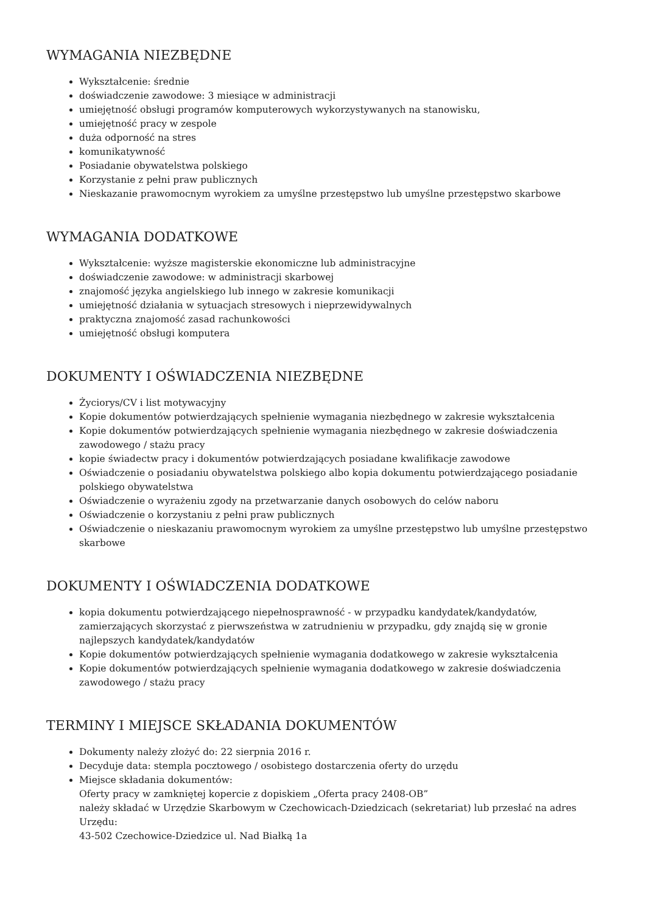WYMAGANIA NIEZBĘDNE
Wykształcenie: średnie
doświadczenie zawodowe: 3 miesiące w administracji
umiejętność obsługi programów komputerowych wykorzystywanych na stanowisku,
umiejętność pracy w zespole
duża odporność na stres
komunikatywność
Posiadanie obywatelstwa polskiego
Korzystanie z pełni praw publicznych
Nieskazanie prawomocnym wyrokiem za umyślne przestępstwo lub umyślne przestępstwo skarbowe
WYMAGANIA DODATKOWE
Wykształcenie: wyższe magisterskie ekonomiczne lub administracyjne
doświadczenie zawodowe: w administracji skarbowej
znajomość języka angielskiego lub innego w zakresie komunikacji
umiejętność działania w sytuacjach stresowych i nieprzewidywalnych
praktyczna znajomość zasad rachunkowości
umiejętność obsługi komputera
DOKUMENTY I OŚWIADCZENIA NIEZBĘDNE
Życiorys/CV i list motywacyjny
Kopie dokumentów potwierdzających spełnienie wymagania niezbędnego w zakresie wykształcenia
Kopie dokumentów potwierdzających spełnienie wymagania niezbędnego w zakresie doświadczenia zawodowego / stażu pracy
kopie świadectw pracy i dokumentów potwierdzających posiadane kwalifikacje zawodowe
Oświadczenie o posiadaniu obywatelstwa polskiego albo kopia dokumentu potwierdzającego posiadanie polskiego obywatelstwa
Oświadczenie o wyrażeniu zgody na przetwarzanie danych osobowych do celów naboru
Oświadczenie o korzystaniu z pełni praw publicznych
Oświadczenie o nieskazaniu prawomocnym wyrokiem za umyślne przestępstwo lub umyślne przestępstwo skarbowe
DOKUMENTY I OŚWIADCZENIA DODATKOWE
kopia dokumentu potwierdzającego niepełnosprawność - w przypadku kandydatek/kandydatów, zamierzających skorzystać z pierwszeństwa w zatrudnieniu w przypadku, gdy znajdą się w gronie najlepszych kandydatek/kandydatów
Kopie dokumentów potwierdzających spełnienie wymagania dodatkowego w zakresie wykształcenia
Kopie dokumentów potwierdzających spełnienie wymagania dodatkowego w zakresie doświadczenia zawodowego / stażu pracy
TERMINY I MIEJSCE SKŁADANIA DOKUMENTÓW
Dokumenty należy złożyć do: 22 sierpnia 2016 r.
Decyduje data: stempla pocztowego / osobistego dostarczenia oferty do urzędu
Miejsce składania dokumentów:
Oferty pracy w zamkniętej kopercie z dopiskiem „Oferta pracy 2408-OB”
należy składać w Urzędzie Skarbowym w Czechowicach-Dziedzicach (sekretariat) lub przesłać na adres Urzędu:
43-502 Czechowice-Dziedzice ul. Nad Białką 1a